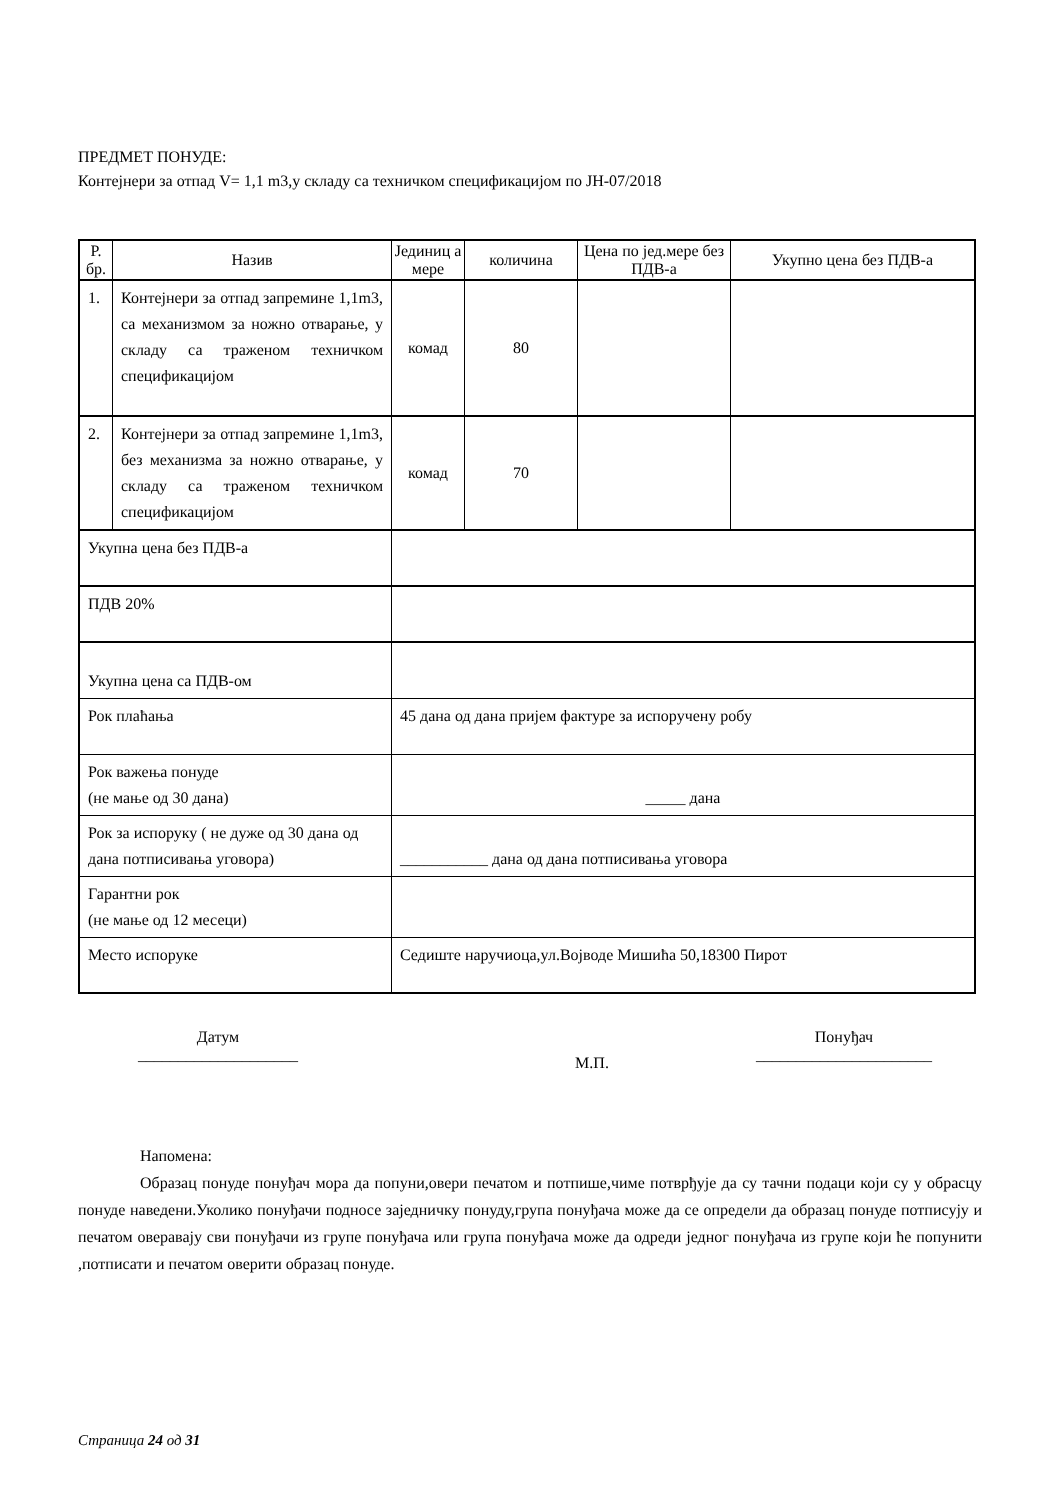ПРЕДМЕТ ПОНУДЕ:
Контејнери за отпад V= 1,1 m3,у складу са техничком спецификацијом по ЈН-07/2018
| Р. бр. | Назив | Јединиц а мере | количина | Цена по јед.мере без ПДВ-а | Укупно цена без ПДВ-а |
| --- | --- | --- | --- | --- | --- |
| 1. | Контејнери за отпад запремине 1,1m3, са механизмом за ножно отварање, у складу са траженом техничком спецификацијом | комад | 80 | | |
| 2. | Контејнери за отпад запремине 1,1m3, без механизма за ножно отварање, у складу са траженом техничком спецификацијом | комад | 70 | | |
| Укупна цена без ПДВ-а | | | | | |
| ПДВ 20% | | | | | |
| Укупна цена са ПДВ-ом | | | | | |
| Рок плаћања | | 45 дана од дана пријем фактуре за испоручену робу | | | |
| Рок важења понуде (не мање од 30 дана) | | _____ дана | | | |
| Рок за испоруку ( не дуже од 30 дана од дана потписивања уговора) | | ___________ дана од дана потписивања уговора | | | |
| Гарантни рок (не мање од 12 месеци) | | | | | |
| Место испоруке | | Седиште наручиоца,ул.Војводе Мишића 50,18300 Пирот | | | |
Датум
____________________
М.П.
Понуђач
______________________
Напомена:
Образац понуде понуђач мора да попуни,овери печатом и потпише,чиме потврђује да су тачни подаци који су у обрасцу понуде наведени.Уколико понуђачи подносе заједничку понуду,група понуђача може да се определи да образац понуде потписују и печатом оверавају сви понуђачи из групе понуђача или група понуђача може да одреди једног понуђача из групе који ће попунити ,потписати и печатом оверити образац понуде.
Страница 24 од 31